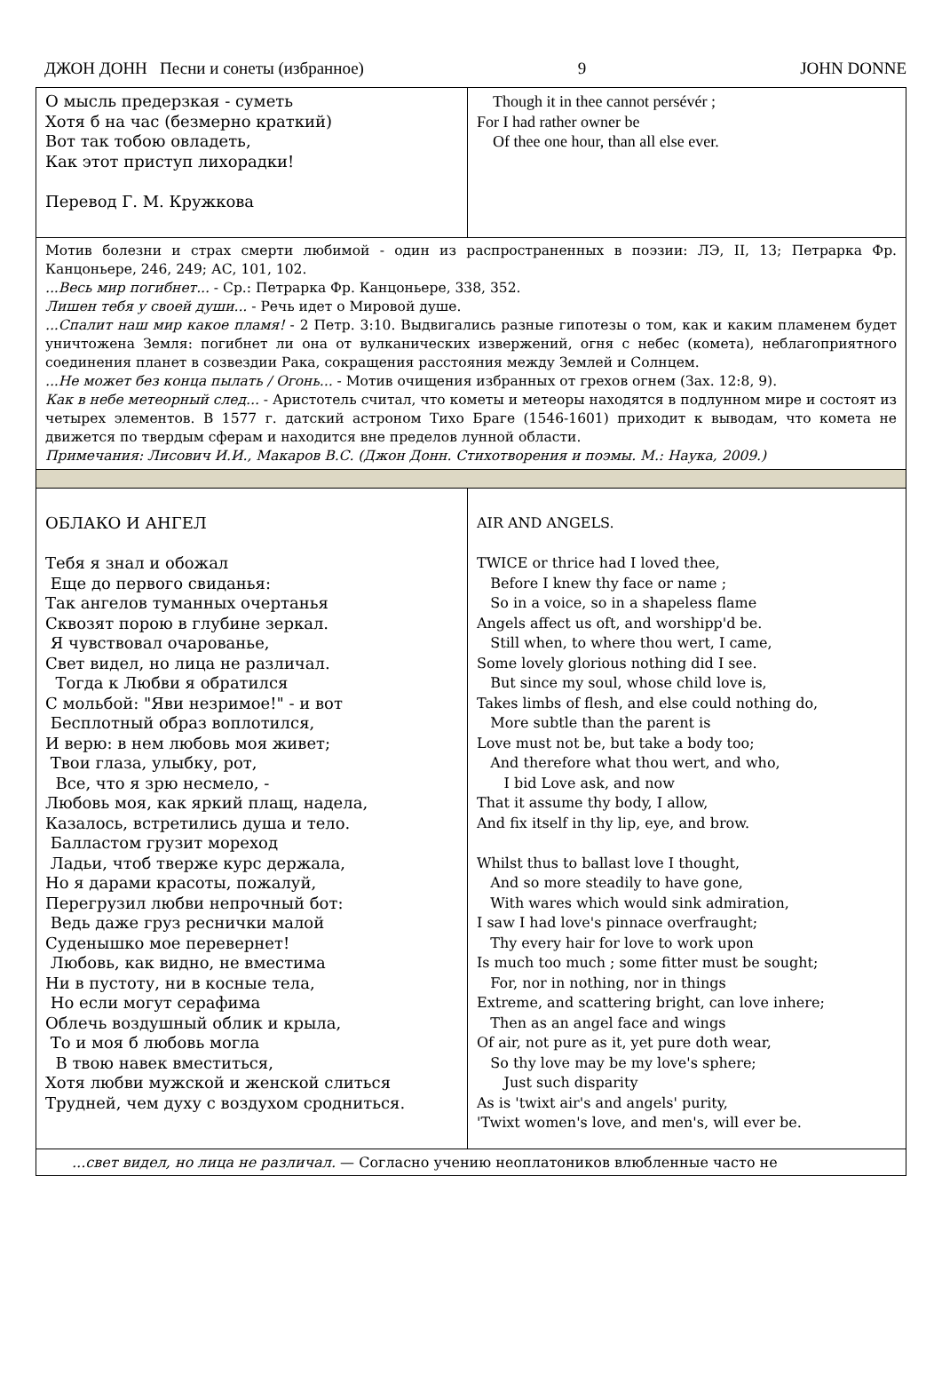ДЖОН ДОНН Песни и сонеты (избранное) 9 JOHN DONNE
| О мысль предерзкая - суметь Хотя б на час (безмерно краткий) Вот так тобою овладеть, Как этот приступ лихорадки! Перевод Г. М. Кружкова | Though it in thee cannot persévér ; For I had rather owner be Of thee one hour, than all else ever. |
| Мотив болезни и страх смерти любимой - один из распространенных в поэзии: ЛЭ, II, 13; Петрарка Фр. Канцоньере, 246, 249; АС, 101, 102. ...Весь мир погибнет... - Ср.: Петрарка Фр. Канцоньере, 338, 352. Лишен тебя у своей души... - Речь идет о Мировой душе. ...Спалит наш мир какое пламя! - 2 Петр. 3:10. Выдвигались разные гипотезы о том, как и каким пламенем будет уничтожена Земля: погибнет ли она от вулканических извержений, огня с небес (комета), неблагоприятного соединения планет в созвездии Рака, сокращения расстояния между Землей и Солнцем. ...Не может без конца пылать / Огонь... - Мотив очищения избранных от грехов огнем (Зах. 12:8, 9). Как в небе метеорный след... - Аристотель считал, что кометы и метеоры находятся в подлунном мире и состоят из четырех элементов. В 1577 г. датский астроном Тихо Браге (1546-1601) приходит к выводам, что комета не движется по твердым сферам и находится вне пределов лунной области. Примечания: Лисович И.И., Макаров В.С. (Джон Донн. Стихотворения и поэмы. М.: Наука, 2009.) | |
| ОБЛАКО И АНГЕЛ Тебя я знал и обожал Еще до первого свиданья: Так ангелов туманных очертанья Сквозят порою в глубине зеркал. Я чувствовал очарованье, Свет видел, но лица не различал. Тогда к Любви я обратился С мольбой: "Яви незримое!" - и вот Бесплотный образ воплотился, И верю: в нем любовь моя живет; Твои глаза, улыбку, рот, Все, что я зрю несмело, - Любовь моя, как яркий плащ, надела, Казалось, встретились душа и тело. Балластом грузит мореход Ладьи, чтоб тверже курс держала, Но я дарами красоты, пожалуй, Перегрузил любви непрочный бот: Ведь даже груз реснички малой Суденышко мое перевернет! Любовь, как видно, не вместима Ни в пустоту, ни в косные тела, Но если могут серафима Облечь воздушный облик и крыла, То и моя б любовь могла В твою навек вместиться, Хотя любви мужской и женской слиться Трудней, чем духу с воздухом сродниться. | AIR AND ANGELS. TWICE or thrice had I loved thee, Before I knew thy face or name ; So in a voice, so in a shapeless flame Angels affect us oft, and worshipp'd be. Still when, to where thou wert, I came, Some lovely glorious nothing did I see. But since my soul, whose child love is, Takes limbs of flesh, and else could nothing do, More subtle than the parent is Love must not be, but take a body too; And therefore what thou wert, and who, I bid Love ask, and now That it assume thy body, I allow, And fix itself in thy lip, eye, and brow. Whilst thus to ballast love I thought, And so more steadily to have gone, With wares which would sink admiration, I saw I had love's pinnace overfraught; Thy every hair for love to work upon Is much too much ; some fitter must be sought; For, nor in nothing, nor in things Extreme, and scattering bright, can love inhere; Then as an angel face and wings Of air, not pure as it, yet pure doth wear, So thy love may be my love's sphere; Just such disparity As is 'twixt air's and angels' purity, 'Twixt women's love, and men's, will ever be. |
| ...свет видел, но лица не различал. — Согласно учению неоплатоников влюбленные часто не | |